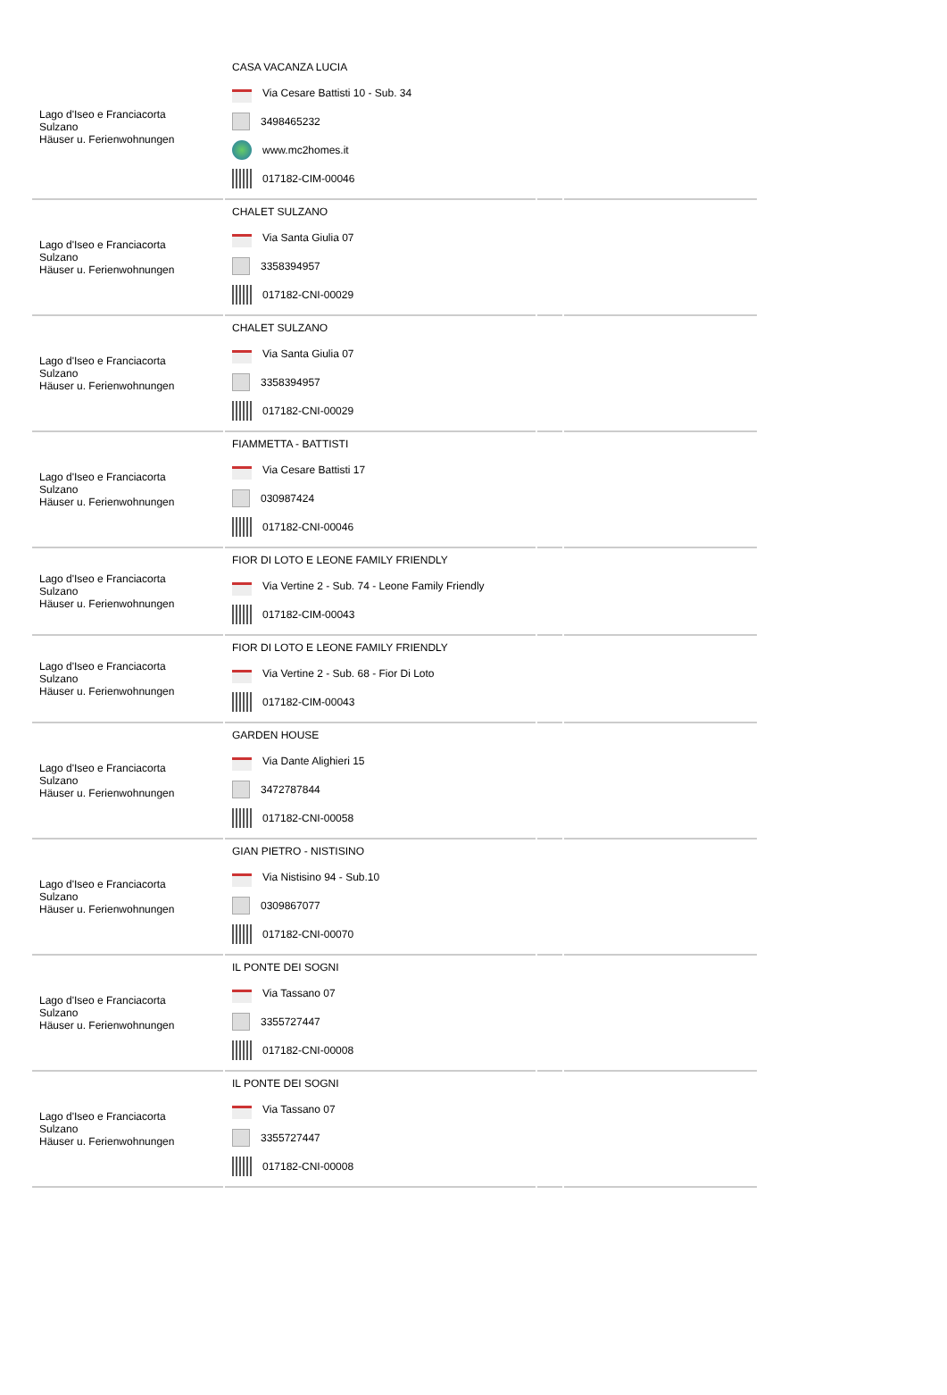| Lago d'Iseo e Franciacorta Sulzano Häuser u. Ferienwohnungen | CASA VACANZA LUCIA Via Cesare Battisti 10 - Sub. 34 3498465232 www.mc2homes.it 017182-CIM-00046 | | |
| Lago d'Iseo e Franciacorta Sulzano Häuser u. Ferienwohnungen | CHALET SULZANO Via Santa Giulia 07 3358394957 017182-CNI-00029 | | |
| Lago d'Iseo e Franciacorta Sulzano Häuser u. Ferienwohnungen | CHALET SULZANO Via Santa Giulia 07 3358394957 017182-CNI-00029 | | |
| Lago d'Iseo e Franciacorta Sulzano Häuser u. Ferienwohnungen | FIAMMETTA - BATTISTI Via Cesare Battisti 17 030987424 017182-CNI-00046 | | |
| Lago d'Iseo e Franciacorta Sulzano Häuser u. Ferienwohnungen | FIOR DI LOTO E LEONE FAMILY FRIENDLY Via Vertine 2 - Sub. 74 - Leone Family Friendly 017182-CIM-00043 | | |
| Lago d'Iseo e Franciacorta Sulzano Häuser u. Ferienwohnungen | FIOR DI LOTO E LEONE FAMILY FRIENDLY Via Vertine 2 - Sub. 68 - Fior Di Loto 017182-CIM-00043 | | |
| Lago d'Iseo e Franciacorta Sulzano Häuser u. Ferienwohnungen | GARDEN HOUSE Via Dante Alighieri 15 3472787844 017182-CNI-00058 | | |
| Lago d'Iseo e Franciacorta Sulzano Häuser u. Ferienwohnungen | GIAN PIETRO - NISTISINO Via Nistisino 94 - Sub.10 0309867077 017182-CNI-00070 | | |
| Lago d'Iseo e Franciacorta Sulzano Häuser u. Ferienwohnungen | IL PONTE DEI SOGNI Via Tassano 07 3355727447 017182-CNI-00008 | | |
| Lago d'Iseo e Franciacorta Sulzano Häuser u. Ferienwohnungen | IL PONTE DEI SOGNI Via Tassano 07 3355727447 017182-CNI-00008 | | |